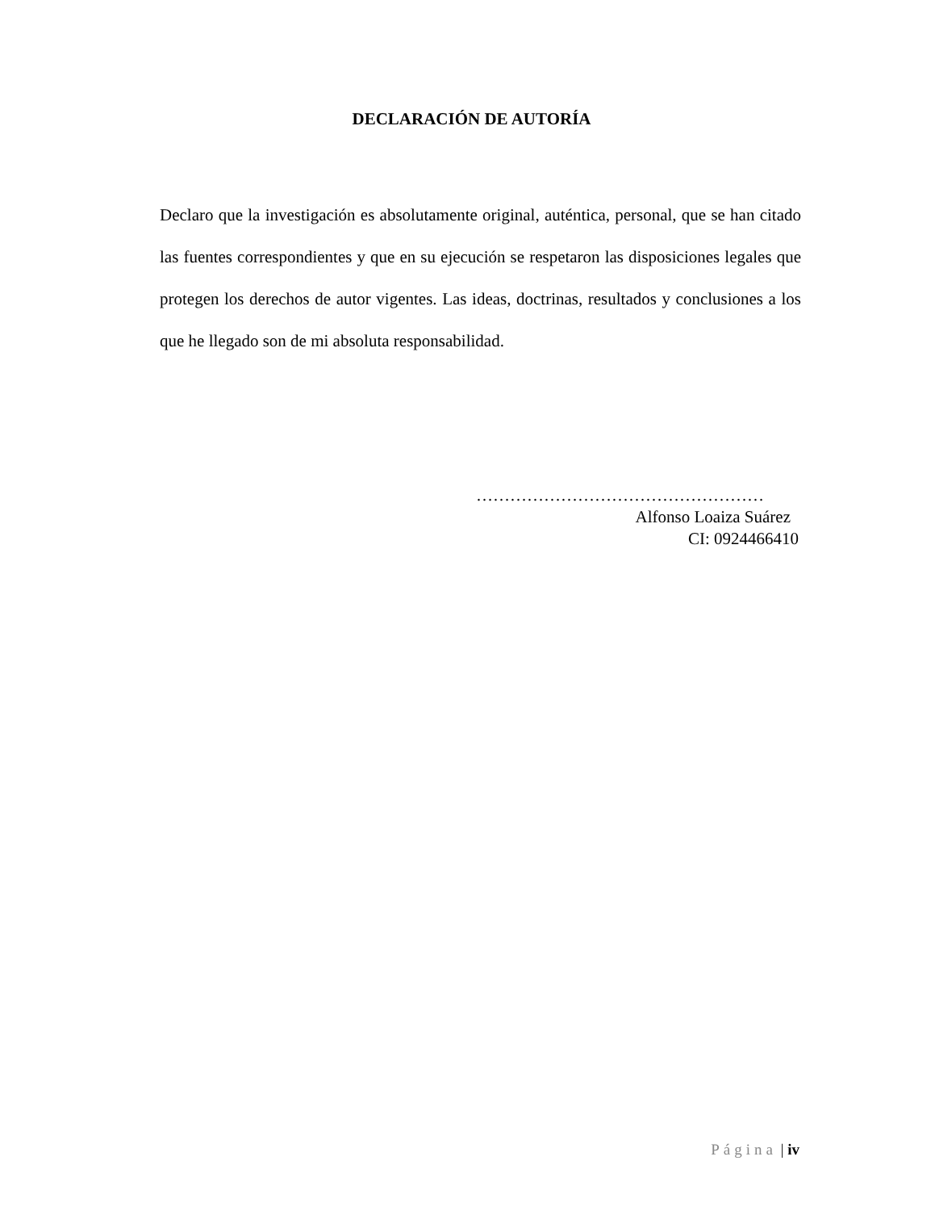DECLARACIÓN DE AUTORÍA
Declaro que la investigación es absolutamente original, auténtica, personal, que se han citado las fuentes correspondientes y que en su ejecución se respetaron las disposiciones legales que protegen los derechos de autor vigentes. Las ideas, doctrinas, resultados y conclusiones a los que he llegado son de mi absoluta responsabilidad.
……………………………………………
Alfonso Loaiza Suárez
CI: 0924466410
Página | iv